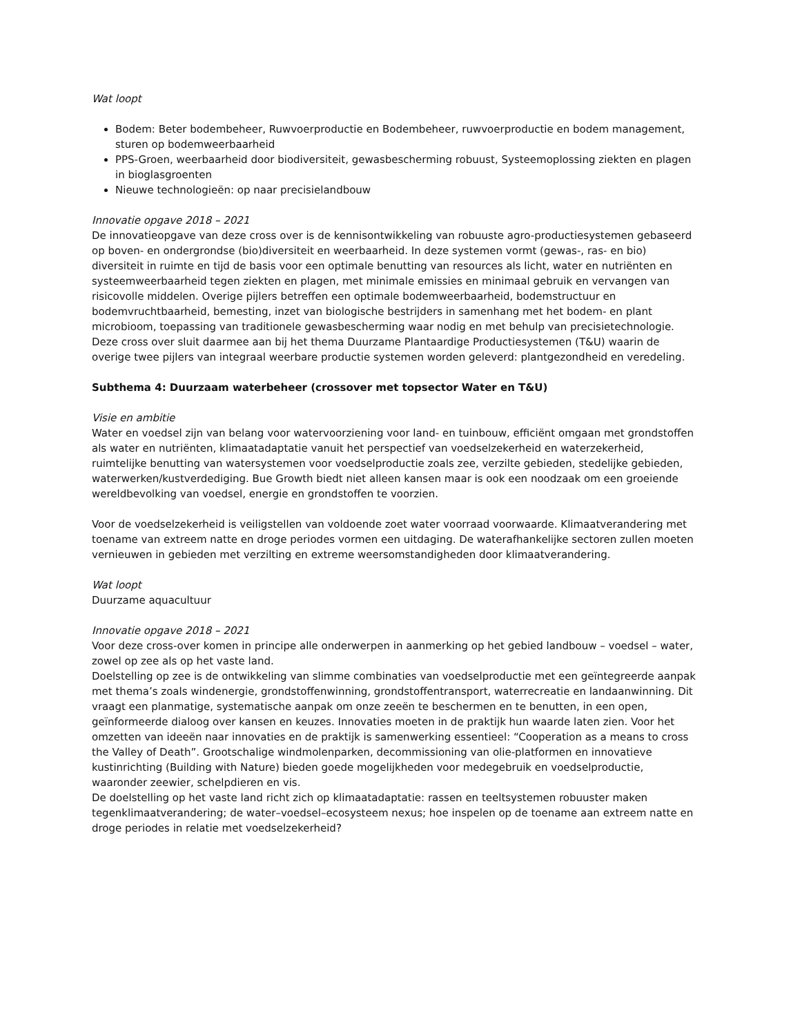Wat loopt
Bodem: Beter bodembeheer, Ruwvoerproductie en Bodembeheer, ruwvoerproductie en bodem management, sturen op bodemweerbaarheid
PPS-Groen, weerbaarheid door biodiversiteit, gewasbescherming robuust, Systeemoplossing ziekten en plagen in bioglasgroenten
Nieuwe technologieën: op naar precisielandbouw
Innovatie opgave 2018 – 2021
De innovatieopgave van deze cross over is de kennisontwikkeling van robuuste agro-productiesystemen gebaseerd op boven- en ondergrondse (bio)diversiteit en weerbaarheid. In deze systemen vormt (gewas-, ras- en bio) diversiteit in ruimte en tijd de basis voor een optimale benutting van resources als licht, water en nutriënten en systeemweerbaarheid tegen ziekten en plagen, met minimale emissies en minimaal gebruik en vervangen van risicovolle middelen. Overige pijlers betreffen een optimale bodemweerbaarheid, bodemstructuur en bodemvruchtbaarheid, bemesting, inzet van biologische bestrijders in samenhang met het bodem- en plant microbioom, toepassing van traditionele gewasbescherming waar nodig en met behulp van precisietechnologie. Deze cross over sluit daarmee aan bij het thema Duurzame Plantaardige Productiesystemen (T&U) waarin de overige twee pijlers van integraal weerbare productie systemen worden geleverd: plantgezondheid en veredeling.
Subthema 4: Duurzaam waterbeheer (crossover met topsector Water en T&U)
Visie en ambitie
Water en voedsel zijn van belang voor watervoorziening voor land- en tuinbouw, efficiënt omgaan met grondstoffen als water en nutriënten, klimaatadaptatie vanuit het perspectief van voedselzekerheid en waterzekerheid, ruimtelijke benutting van watersystemen voor voedselproductie zoals zee, verzilte gebieden, stedelijke gebieden, waterwerken/kustverdediging. Bue Growth biedt niet alleen kansen maar is ook een noodzaak om een groeiende wereldbevolking van voedsel, energie en grondstoffen te voorzien.
Voor de voedselzekerheid is veiligstellen van voldoende zoet water voorraad voorwaarde. Klimaatverandering met toename van extreem natte en droge periodes vormen een uitdaging. De waterafhankelijke sectoren zullen moeten vernieuwen in gebieden met verzilting en extreme weersomstandigheden door klimaatverandering.
Wat loopt
Duurzame aquacultuur
Innovatie opgave 2018 – 2021
Voor deze cross-over komen in principe alle onderwerpen in aanmerking op het gebied landbouw – voedsel – water, zowel op zee als op het vaste land.
Doelstelling op zee is de ontwikkeling van slimme combinaties van voedselproductie met een geïntegreerde aanpak met thema’s zoals windenergie, grondstoffenwinning, grondstoffentransport, waterrecreatie en landaanwinning. Dit vraagt een planmatige, systematische aanpak om onze zeeën te beschermen en te benutten, in een open, geïnformeerde dialoog over kansen en keuzes. Innovaties moeten in de praktijk hun waarde laten zien. Voor het omzetten van ideeën naar innovaties en de praktijk is samenwerking essentieel: “Cooperation as a means to cross the Valley of Death”. Grootschalige windmolenparken, decommissioning van olie-platformen en innovatieve kustinrichting (Building with Nature) bieden goede mogelijkheden voor medegebruik en voedselproductie, waaronder zeewier, schelpdieren en vis.
De doelstelling op het vaste land richt zich op klimaatadaptatie: rassen en teeltsystemen robuuster maken tegenklimaatverandering; de water–voedsel–ecosysteem nexus; hoe inspelen op de toename aan extreem natte en droge periodes in relatie met voedselzekerheid?